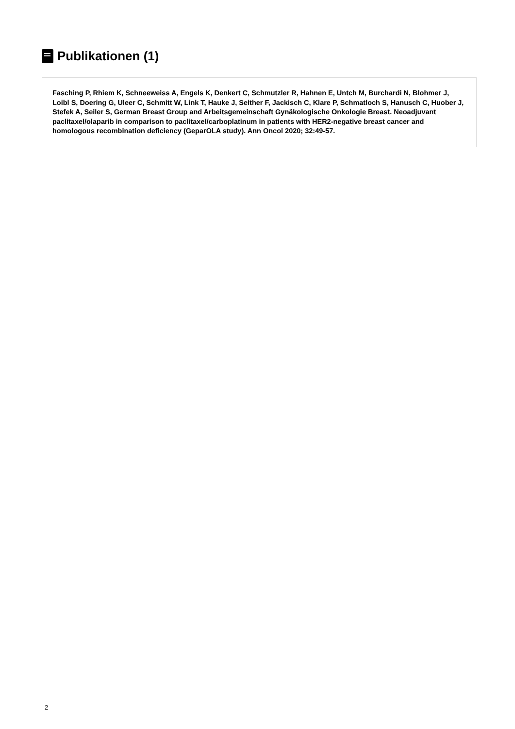Publikationen (1)
Fasching P, Rhiem K, Schneeweiss A, Engels K, Denkert C, Schmutzler R, Hahnen E, Untch M, Burchardi N, Blohmer J, Loibl S, Doering G, Uleer C, Schmitt W, Link T, Hauke J, Seither F, Jackisch C, Klare P, Schmatloch S, Hanusch C, Huober J, Stefek A, Seiler S, German Breast Group and Arbeitsgemeinschaft Gynäkologische Onkologie Breast. Neoadjuvant paclitaxel/olaparib in comparison to paclitaxel/carboplatinum in patients with HER2-negative breast cancer and homologous recombination deficiency (GeparOLA study). Ann Oncol 2020; 32:49-57.
2